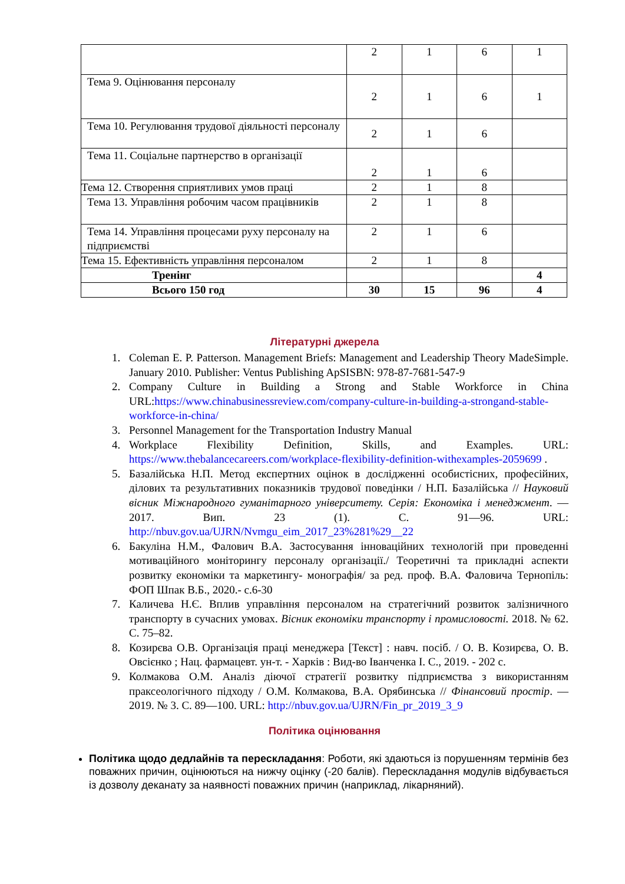| | 2 | 1 | 6 | 1 |
| Тема 9. Оцінювання персоналу | 2 | 1 | 6 | 1 |
| Тема 10. Регулювання трудової діяльності персоналу | 2 | 1 | 6 | |
| Тема 11. Соціальне партнерство в організації | 2 | 1 | 6 | |
| Тема 12. Створення сприятливих умов праці | 2 | 1 | 8 | |
| Тема 13. Управління робочим часом працівників | 2 | 1 | 8 | |
| Тема 14. Управління процесами руху персоналу на підприємстві | 2 | 1 | 6 | |
| Тема 15. Ефективність управління персоналом | 2 | 1 | 8 | |
| Тренінг | | | | 4 |
| Всього 150 год | 30 | 15 | 96 | 4 |
Літературні джерела
1. Coleman E. P. Patterson. Management Briefs: Management and Leadership Theory MadeSimple. January 2010. Publisher: Ventus Publishing ApSISBN: 978-87-7681-547-9
2. Company Culture in Building a Strong and Stable Workforce in China URL:https://www.chinabusinessreview.com/company-culture-in-building-a-strongand-stable- workforce-in-china/
3. Personnel Management for the Transportation Industry Manual
4. Workplace Flexibility Definition, Skills, and Examples. URL: https://www.thebalancecareers.com/workplace-flexibility-definition-withexamples-2059699 .
5. Базалійська Н.П. Метод експертних оцінок в дослідженні особистісних, професійних, ділових та результативних показників трудової поведінки / Н.П. Базалійська // Науковий вісник Міжнародного гуманітарного університету. Серія: Економіка і менеджмент. — 2017. Вип. 23 (1). С. 91—96. URL: http://nbuv.gov.ua/UJRN/Nvmgu_eim_2017_23%281%29__22
6. Бакуліна Н.М., Фалович В.А. Застосування інноваційних технологій при проведенні мотиваційного моніторингу персоналу організації./ Теоретичні та прикладні аспекти розвитку економіки та маркетингу- монографія/ за ред. проф. В.А. Фаловича Тернопіль: ФОП Шпак В.Б., 2020.- с.6-30
7. Каличева Н.Є. Вплив управління персоналом на стратегічний розвиток залізничного транспорту в сучасних умовах. Вісник економіки транспорту і промисловості. 2018. № 62. С. 75–82.
8. Козирєва О.В. Організація праці менеджера [Текст] : навч. посіб. / О. В. Козирєва, О. В. Овсієнко ; Нац. фармацевт. ун-т. - Харків : Вид-во Іванченка І. С., 2019. - 202 с.
9. Колмакова О.М. Аналіз діючої стратегії розвитку підприємства з використанням праксеологічного підходу / О.М. Колмакова, В.А. Орябинська // Фінансовий простір. — 2019. № 3. С. 89—100. URL: http://nbuv.gov.ua/UJRN/Fin_pr_2019_3_9
Політика оцінювання
Політика щодо дедлайнів та перескладання: Роботи, які здаються із порушенням термінів без поважних причин, оцінюються на нижчу оцінку (-20 балів). Перескладання модулів відбувається із дозволу деканату за наявності поважних причин (наприклад, лікарняний).